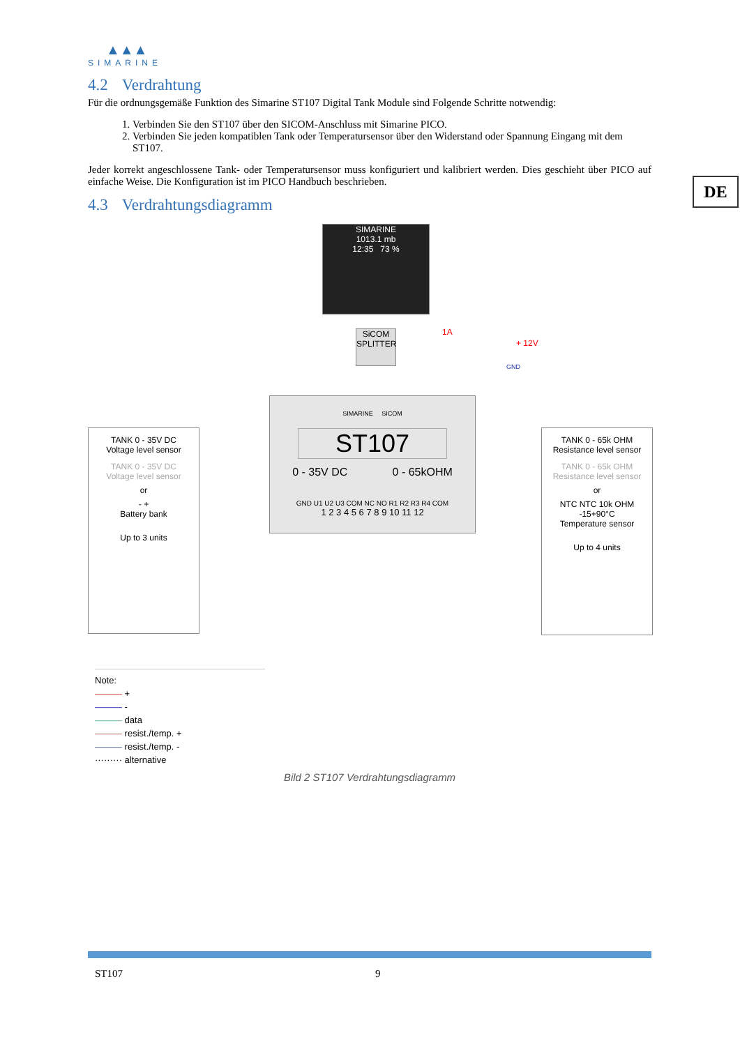▲▲▲
SIMARINE
4.2 Verdrahtung
Für die ordnungsgemäße Funktion des Simarine ST107 Digital Tank Module sind Folgende Schritte notwendig:
1. Verbinden Sie den ST107 über den SICOM-Anschluss mit Simarine PICO.
2. Verbinden Sie jeden kompatiblen Tank oder Temperatursensor über den Widerstand oder Spannung Eingang mit dem ST107.
Jeder korrekt angeschlossene Tank- oder Temperatursensor muss konfiguriert und kalibriert werden. Dies geschieht über PICO auf einfache Weise. Die Konfiguration ist im PICO Handbuch beschrieben.
4.3 Verdrahtungsdiagramm
SIMARINE
1013.1 mb
12:35 73 %
SiCOM
SPLITTER
1A
+ 12V
GND
SIMARINE SICOM
ST107
0 - 35V DC 0 - 65kOHM
GND U1 U2 U3 COM NC NO R1 R2 R3 R4 COM
1 2 3 4 5 6 7 8 9 10 11 12
TANK 0 - 35V DC
Voltage level sensor
TANK 0 - 35V DC
Voltage level sensor
or
- +
Battery bank
Up to 3 units
TANK 0 - 65k OHM
Resistance level sensor
TANK 0 - 65k OHM
Resistance level sensor
or
NTC NTC 10k OHM -15+90°C
Temperature sensor
Up to 4 units
Note:
——— +
——— -
——— data
——— resist./temp. +
——— resist./temp. -
········· alternative
Bild 2 ST107 Verdrahtungsdiagramm
DE
ST107 9